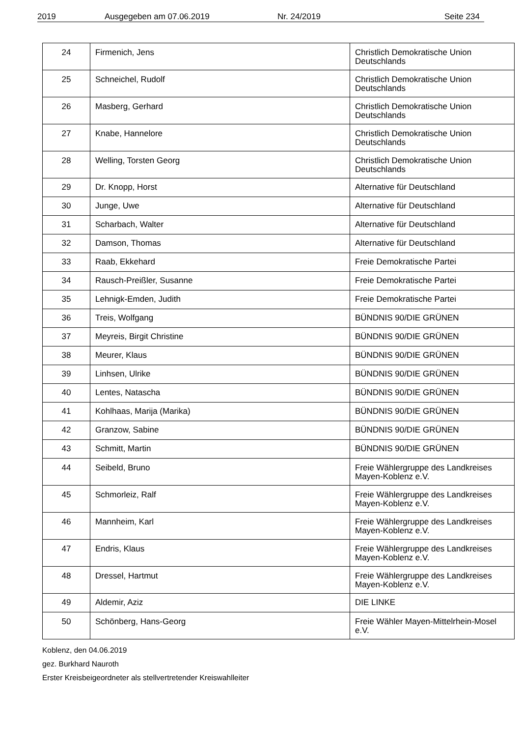2019 Ausgegeben am 07.06.2019 Nr. 24/2019 Seite 234
| 24 | Firmenich, Jens | Christlich Demokratische Union Deutschlands |
| 25 | Schneichel, Rudolf | Christlich Demokratische Union Deutschlands |
| 26 | Masberg, Gerhard | Christlich Demokratische Union Deutschlands |
| 27 | Knabe, Hannelore | Christlich Demokratische Union Deutschlands |
| 28 | Welling, Torsten Georg | Christlich Demokratische Union Deutschlands |
| 29 | Dr. Knopp, Horst | Alternative für Deutschland |
| 30 | Junge, Uwe | Alternative für Deutschland |
| 31 | Scharbach, Walter | Alternative für Deutschland |
| 32 | Damson, Thomas | Alternative für Deutschland |
| 33 | Raab, Ekkehard | Freie Demokratische Partei |
| 34 | Rausch-Preißler, Susanne | Freie Demokratische Partei |
| 35 | Lehnigk-Emden, Judith | Freie Demokratische Partei |
| 36 | Treis, Wolfgang | BÜNDNIS 90/DIE GRÜNEN |
| 37 | Meyreis, Birgit Christine | BÜNDNIS 90/DIE GRÜNEN |
| 38 | Meurer, Klaus | BÜNDNIS 90/DIE GRÜNEN |
| 39 | Linhsen, Ulrike | BÜNDNIS 90/DIE GRÜNEN |
| 40 | Lentes, Natascha | BÜNDNIS 90/DIE GRÜNEN |
| 41 | Kohlhaas, Marija (Marika) | BÜNDNIS 90/DIE GRÜNEN |
| 42 | Granzow, Sabine | BÜNDNIS 90/DIE GRÜNEN |
| 43 | Schmitt, Martin | BÜNDNIS 90/DIE GRÜNEN |
| 44 | Seibeld, Bruno | Freie Wählergruppe des Landkreises Mayen-Koblenz e.V. |
| 45 | Schmorleiz, Ralf | Freie Wählergruppe des Landkreises Mayen-Koblenz e.V. |
| 46 | Mannheim, Karl | Freie Wählergruppe des Landkreises Mayen-Koblenz e.V. |
| 47 | Endris, Klaus | Freie Wählergruppe des Landkreises Mayen-Koblenz e.V. |
| 48 | Dressel, Hartmut | Freie Wählergruppe des Landkreises Mayen-Koblenz e.V. |
| 49 | Aldemir, Aziz | DIE LINKE |
| 50 | Schönberg, Hans-Georg | Freie Wähler Mayen-Mittelrhein-Mosel e.V. |
Koblenz, den 04.06.2019
gez. Burkhard Nauroth
Erster Kreisbeigeordneter als stellvertretender Kreiswahlleiter